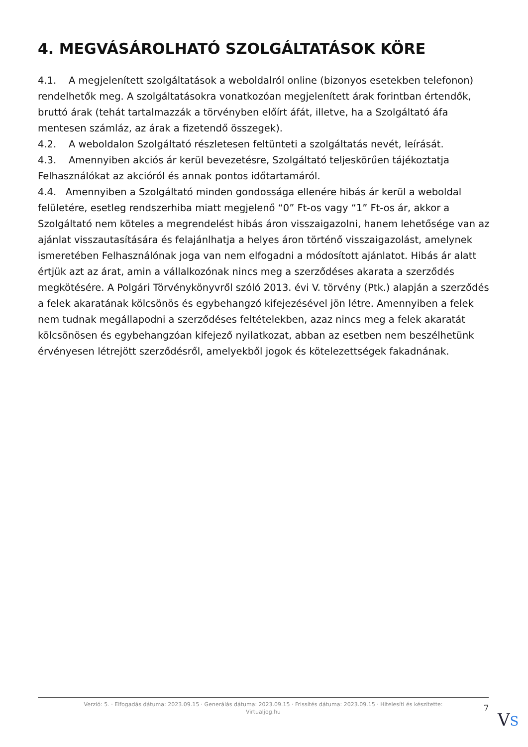4. MEGVÁSÁROLHATÓ SZOLGÁLTATÁSOK KÖRE
4.1. A megjelenített szolgáltatások a weboldalról online (bizonyos esetekben telefonon) rendelhetők meg. A szolgáltatásokra vonatkozóan megjelenített árak forintban értendők, bruttó árak (tehát tartalmazzák a törvényben előírt áfát, illetve, ha a Szolgáltató áfa mentesen számláz, az árak a fizetendő összegek).
4.2. A weboldalon Szolgáltató részletesen feltünteti a szolgáltatás nevét, leírását.
4.3. Amennyiben akciós ár kerül bevezetésre, Szolgáltató teljeskörűen tájékoztatja Felhasználókat az akcióról és annak pontos időtartamáról.
4.4. Amennyiben a Szolgáltató minden gondossága ellenére hibás ár kerül a weboldal felületére, esetleg rendszerhiba miatt megjelenő “0” Ft-os vagy “1” Ft-os ár, akkor a Szolgáltató nem köteles a megrendelést hibás áron visszaigazolni, hanem lehetősége van az ajánlat visszautasítására és felajánlhatja a helyes áron történő visszaigazolást, amelynek ismeretében Felhasználónak joga van nem elfogadni a módosított ajánlatot. Hibás ár alatt értjük azt az árat, amin a vállalkozónak nincs meg a szerződéses akarata a szerződés megkötésére. A Polgári Törvénykönyvről szóló 2013. évi V. törvény (Ptk.) alapján a szerződés a felek akaratának kölcsönös és egybehangzó kifejezésével jön létre. Amennyiben a felek nem tudnak megállapodni a szerződéses feltételekben, azaz nincs meg a felek akaratát kölcsönösen és egybehangzóan kifejező nyilatkozat, abban az esetben nem beszélhetünk érvényesen létrejött szerződésről, amelyekből jogok és kötelezettségek fakadnának.
Verzió: 5. · Elfogadás dátuma: 2023.09.15 · Generálás dátuma: 2023.09.15 · Frissítés dátuma: 2023.09.15 · Hitelesíti és készítette:
Virtualjog.hu
7
VS